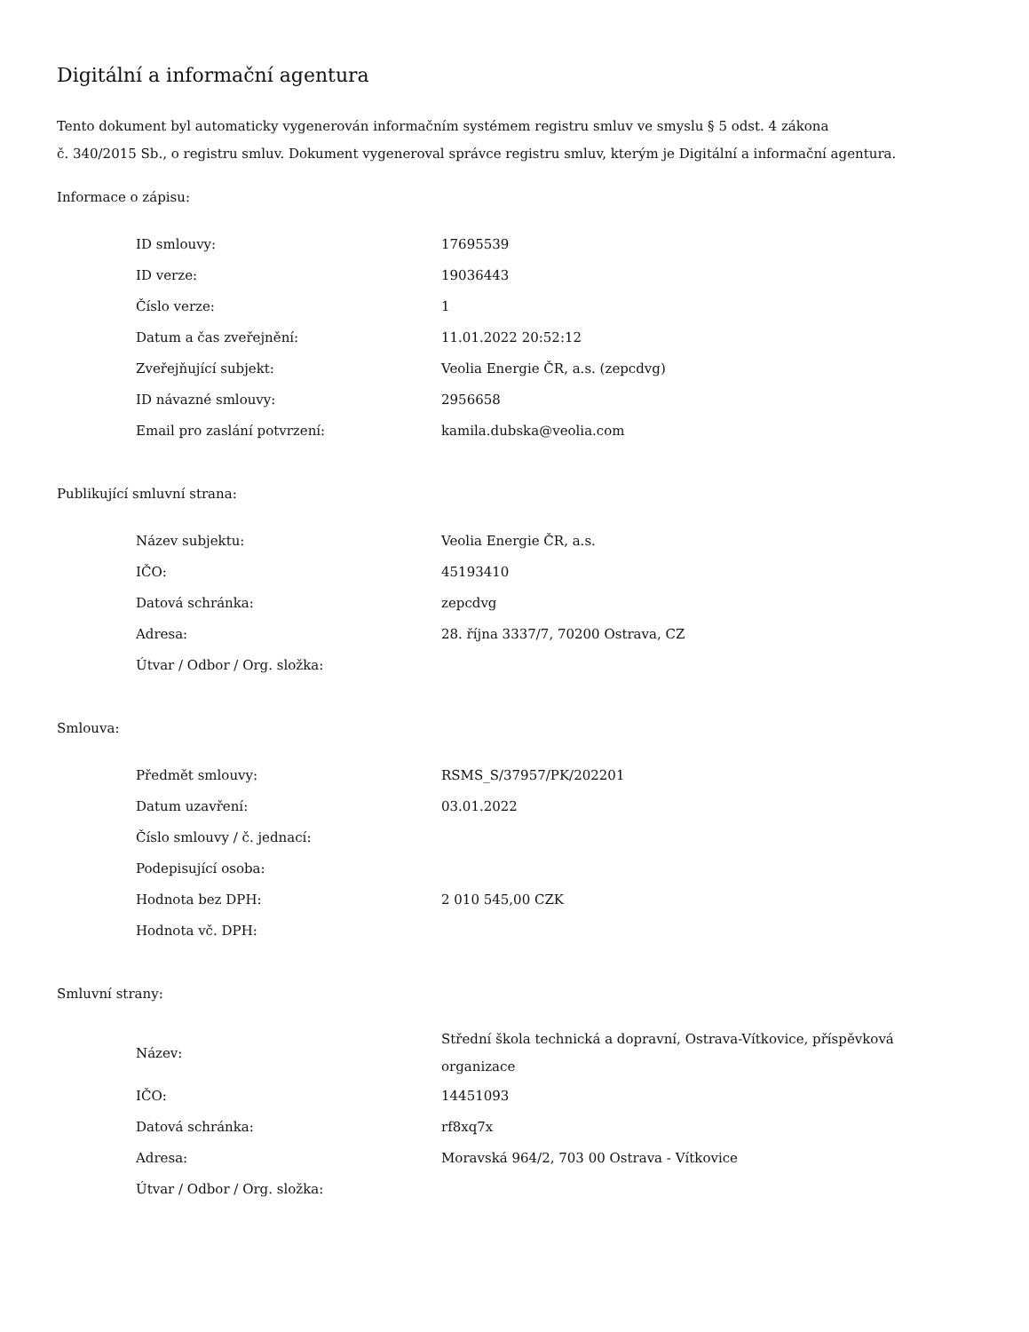Digitální a informační agentura
Tento dokument byl automaticky vygenerován informačním systémem registru smluv ve smyslu § 5 odst. 4 zákona
č. 340/2015 Sb., o registru smluv. Dokument vygeneroval správce registru smluv, kterým je Digitální a informační agentura.
Informace o zápisu:
| ID smlouvy: | 17695539 |
| ID verze: | 19036443 |
| Číslo verze: | 1 |
| Datum a čas zveřejnění: | 11.01.2022 20:52:12 |
| Zveřejňující subjekt: | Veolia Energie ČR, a.s. (zepcdvg) |
| ID návazné smlouvy: | 2956658 |
| Email pro zaslání potvrzení: | kamila.dubska@veolia.com |
Publikující smluvní strana:
| Název subjektu: | Veolia Energie ČR, a.s. |
| IČO: | 45193410 |
| Datová schránka: | zepcdvg |
| Adresa: | 28. října 3337/7, 70200 Ostrava, CZ |
| Útvar / Odbor / Org. složka: | |
Smlouva:
| Předmět smlouvy: | RSMS_S/37957/PK/202201 |
| Datum uzavření: | 03.01.2022 |
| Číslo smlouvy / č. jednací: | |
| Podepisující osoba: | |
| Hodnota bez DPH: | 2 010 545,00 CZK |
| Hodnota vč. DPH: | |
Smluvní strany:
| Název: | Střední škola technická a dopravní, Ostrava-Vítkovice, příspěvková organizace |
| IČO: | 14451093 |
| Datová schránka: | rf8xq7x |
| Adresa: | Moravská 964/2, 703 00 Ostrava - Vítkovice |
| Útvar / Odbor / Org. složka: | |